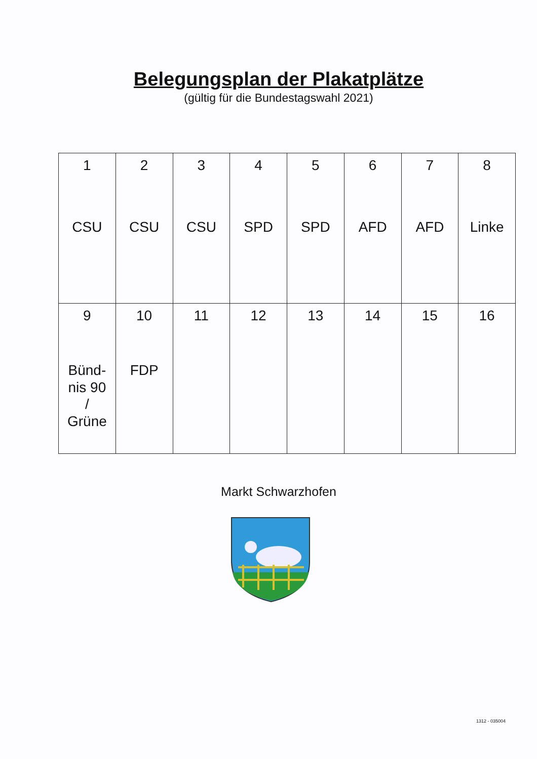Belegungsplan der Plakatplätze
(gültig für die Bundestagswahl 2021)
| 1 CSU | 2 CSU | 3 CSU | 4 SPD | 5 SPD | 6 AFD | 7 AFD | 8 Linke |
| 9 Bünd- nis 90 / Grüne | 10 FDP | 11 | 12 | 13 | 14 | 15 | 16 |
Markt Schwarzhofen
1312 - 035004